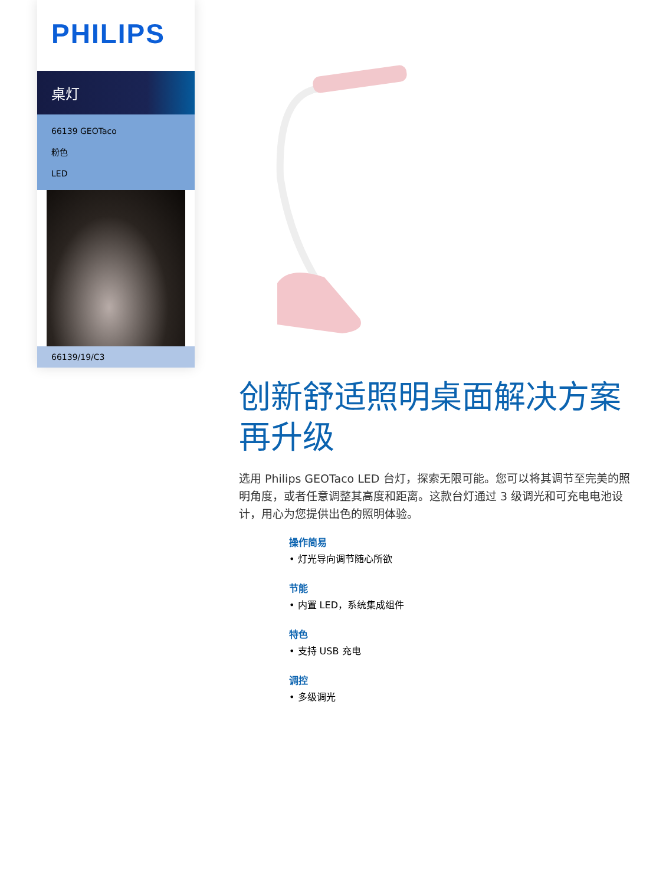PHILIPS
桌灯
66139 GEOTaco
粉色
LED
66139/19/C3
创新舒适照明桌面解决方案再升级
选用 Philips GEOTaco LED 台灯，探索无限可能。您可以将其调节至完美的照明角度，或者任意调整其高度和距离。这款台灯通过 3 级调光和可充电电池设计，用心为您提供出色的照明体验。
操作简易
• 灯光导向调节随心所欲
节能
• 内置 LED，系统集成组件
特色
• 支持 USB 充电
调控
• 多级调光